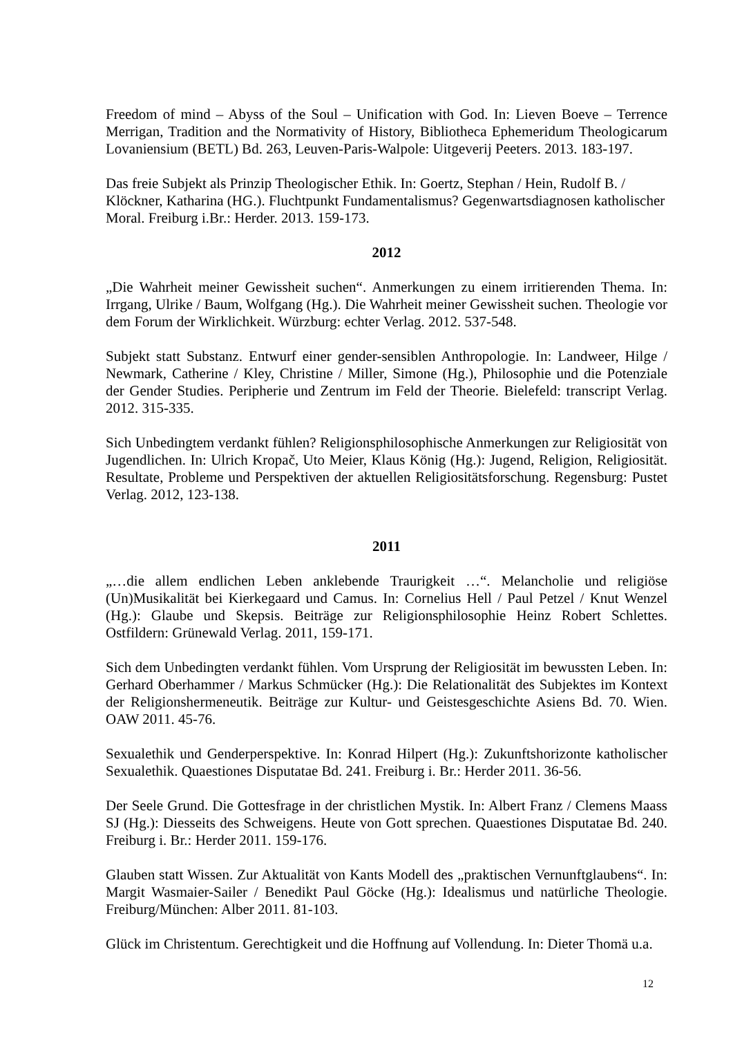Freedom of mind – Abyss of the Soul – Unification with God. In: Lieven Boeve – Terrence Merrigan, Tradition and the Normativity of History, Bibliotheca Ephemeridum Theologicarum Lovaniensium (BETL) Bd. 263, Leuven-Paris-Walpole: Uitgeverij Peeters. 2013. 183-197.
Das freie Subjekt als Prinzip Theologischer Ethik. In: Goertz, Stephan / Hein, Rudolf B. / Klöckner, Katharina (HG.). Fluchtpunkt Fundamentalismus? Gegenwartsdiagnosen katholischer Moral. Freiburg i.Br.: Herder. 2013. 159-173.
2012
„Die Wahrheit meiner Gewissheit suchen“. Anmerkungen zu einem irritierenden Thema. In: Irrgang, Ulrike / Baum, Wolfgang (Hg.). Die Wahrheit meiner Gewissheit suchen. Theologie vor dem Forum der Wirklichkeit. Würzburg: echter Verlag. 2012. 537-548.
Subjekt statt Substanz. Entwurf einer gender-sensiblen Anthropologie. In: Landweer, Hilge / Newmark, Catherine / Kley, Christine / Miller, Simone (Hg.), Philosophie und die Potenziale der Gender Studies. Peripherie und Zentrum im Feld der Theorie. Bielefeld: transcript Verlag. 2012. 315-335.
Sich Unbedingtem verdankt fühlen? Religionsphilosophische Anmerkungen zur Religiosität von Jugendlichen. In: Ulrich Kropač, Uto Meier, Klaus König (Hg.): Jugend, Religion, Religiosität. Resultate, Probleme und Perspektiven der aktuellen Religiositätsforschung. Regensburg: Pustet Verlag. 2012, 123-138.
2011
„…die allem endlichen Leben anklebende Traurigkeit …“. Melancholie und religiöse (Un)Musikalität bei Kierkegaard und Camus. In: Cornelius Hell / Paul Petzel / Knut Wenzel (Hg.): Glaube und Skepsis. Beiträge zur Religionsphilosophie Heinz Robert Schlettes. Ostfildern: Grünewald Verlag. 2011, 159-171.
Sich dem Unbedingten verdankt fühlen. Vom Ursprung der Religiosität im bewussten Leben. In: Gerhard Oberhammer / Markus Schmücker (Hg.): Die Relationalität des Subjektes im Kontext der Religionshermeneutik. Beiträge zur Kultur- und Geistesgeschichte Asiens Bd. 70. Wien. OAW 2011. 45-76.
Sexualethik und Genderperspektive. In: Konrad Hilpert (Hg.): Zukunftshorizonte katholischer Sexualethik. Quaestiones Disputatae Bd. 241. Freiburg i. Br.: Herder 2011. 36-56.
Der Seele Grund. Die Gottesfrage in der christlichen Mystik. In: Albert Franz / Clemens Maass SJ (Hg.): Diesseits des Schweigens. Heute von Gott sprechen. Quaestiones Disputatae Bd. 240. Freiburg i. Br.: Herder 2011. 159-176.
Glauben statt Wissen. Zur Aktualität von Kants Modell des „praktischen Vernunftglaubens“. In: Margit Wasmaier-Sailer / Benedikt Paul Göcke (Hg.): Idealismus und natürliche Theologie. Freiburg/München: Alber 2011. 81-103.
Glück im Christentum. Gerechtigkeit und die Hoffnung auf Vollendung. In: Dieter Thomä u.a.
12